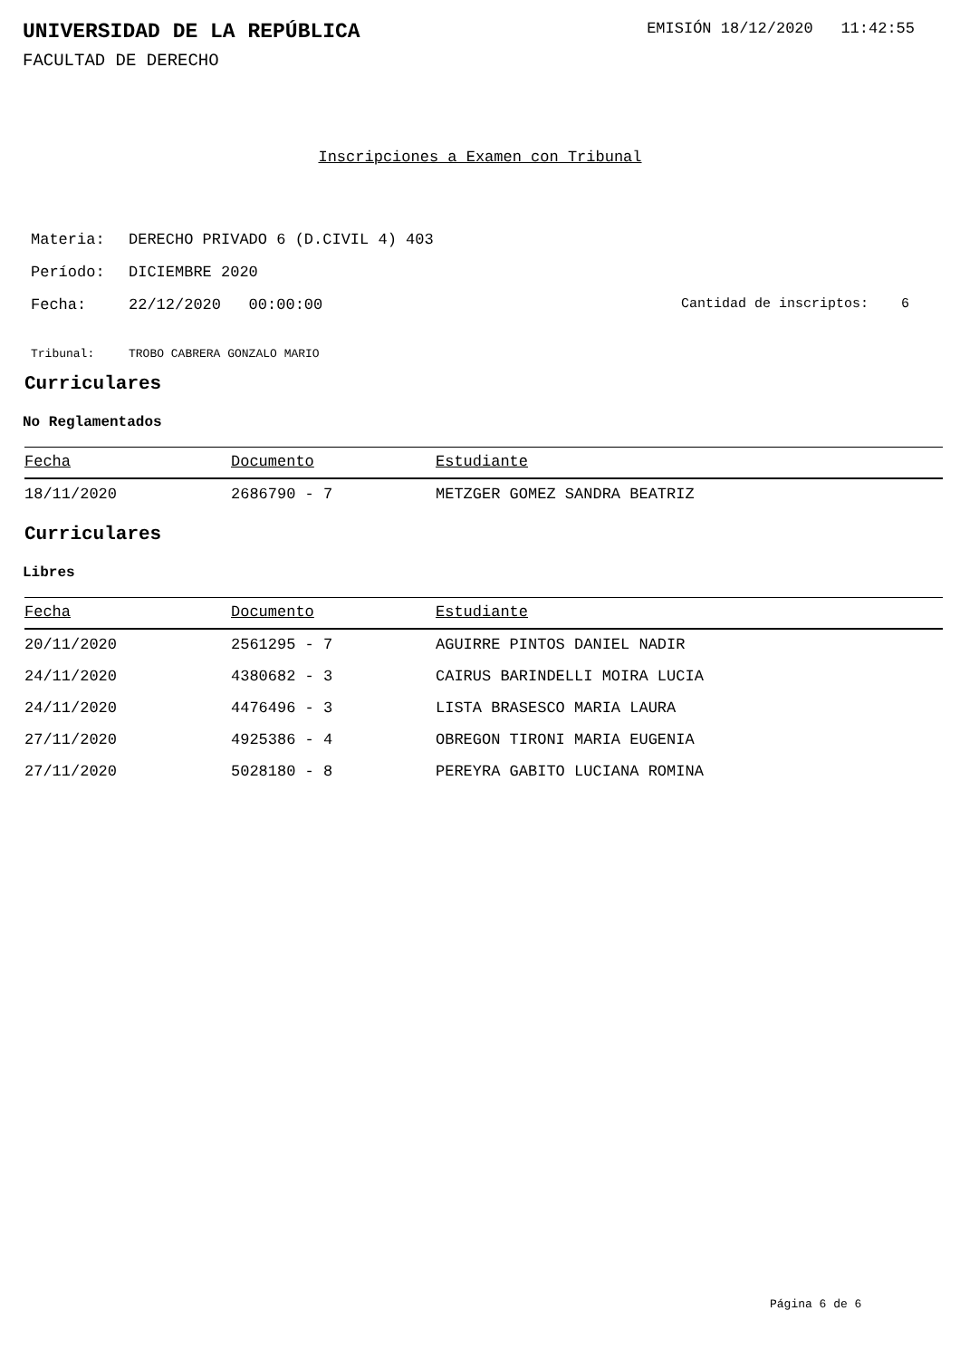UNIVERSIDAD DE LA REPÚBLICA
EMISIÓN 18/12/2020 11:42:55
FACULTAD DE DERECHO
Inscripciones a Examen con Tribunal
Materia: DERECHO PRIVADO 6 (D.CIVIL 4) 403
Período: DICIEMBRE 2020
Fecha: 22/12/2020 00:00:00 Cantidad de inscriptos: 6
Tribunal: TROBO CABRERA GONZALO MARIO
Curriculares
No Reglamentados
| Fecha | Documento | Estudiante |
| --- | --- | --- |
| 18/11/2020 | 2686790 - 7 | METZGER GOMEZ SANDRA BEATRIZ |
Curriculares
Libres
| Fecha | Documento | Estudiante |
| --- | --- | --- |
| 20/11/2020 | 2561295 - 7 | AGUIRRE PINTOS DANIEL NADIR |
| 24/11/2020 | 4380682 - 3 | CAIRUS BARINDELLI MOIRA LUCIA |
| 24/11/2020 | 4476496 - 3 | LISTA BRASESCO MARIA LAURA |
| 27/11/2020 | 4925386 - 4 | OBREGON TIRONI MARIA EUGENIA |
| 27/11/2020 | 5028180 - 8 | PEREYRA GABITO LUCIANA ROMINA |
Página 6 de 6